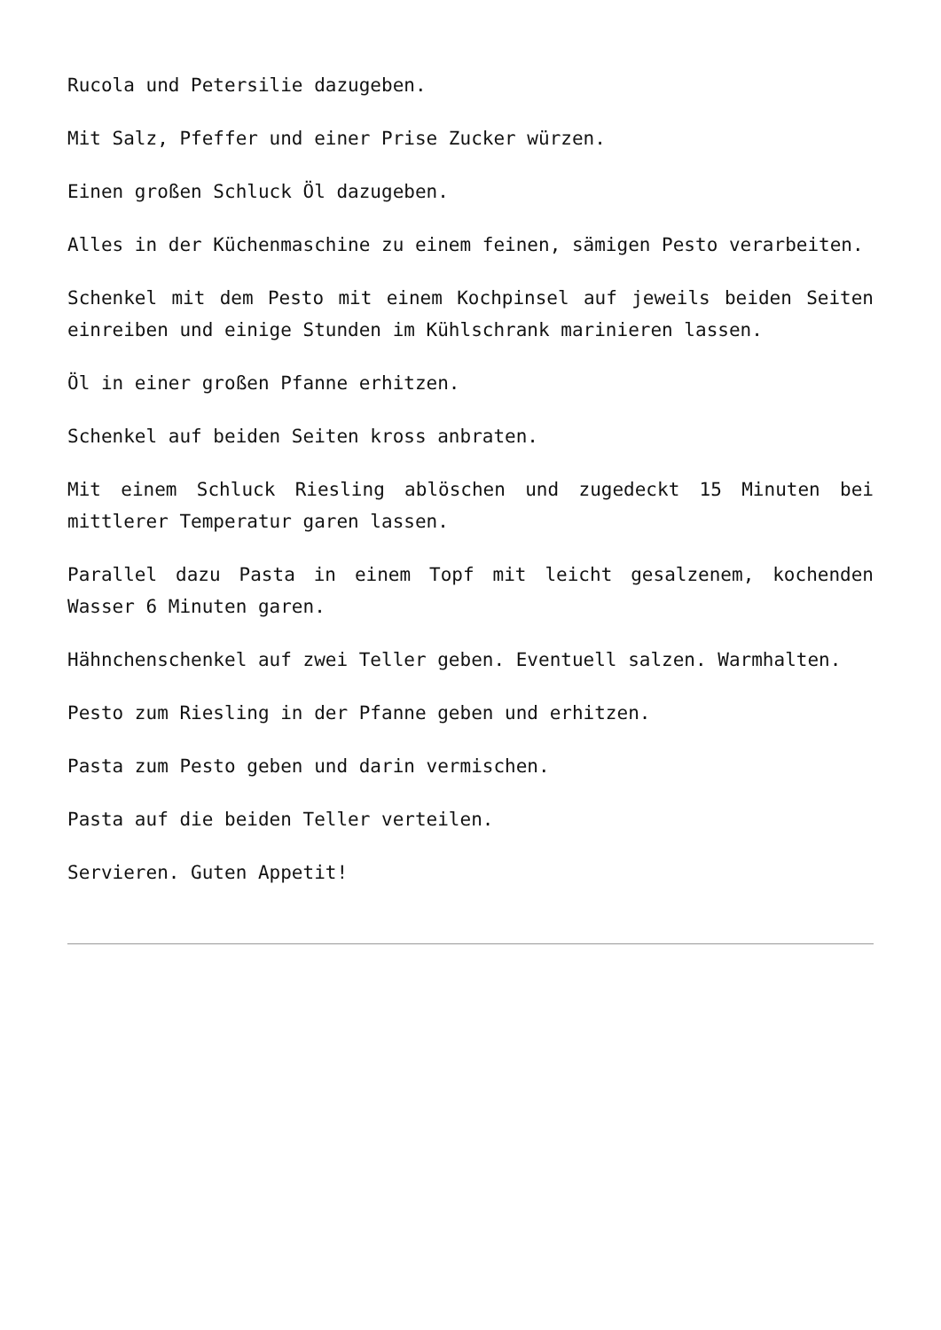Rucola und Petersilie dazugeben.
Mit Salz, Pfeffer und einer Prise Zucker würzen.
Einen großen Schluck Öl dazugeben.
Alles in der Küchenmaschine zu einem feinen, sämigen Pesto verarbeiten.
Schenkel mit dem Pesto mit einem Kochpinsel auf jeweils beiden Seiten einreiben und einige Stunden im Kühlschrank marinieren lassen.
Öl in einer großen Pfanne erhitzen.
Schenkel auf beiden Seiten kross anbraten.
Mit einem Schluck Riesling ablöschen und zugedeckt 15 Minuten bei mittlerer Temperatur garen lassen.
Parallel dazu Pasta in einem Topf mit leicht gesalzenem, kochenden Wasser 6 Minuten garen.
Hähnchenschenkel auf zwei Teller geben. Eventuell salzen. Warmhalten.
Pesto zum Riesling in der Pfanne geben und erhitzen.
Pasta zum Pesto geben und darin vermischen.
Pasta auf die beiden Teller verteilen.
Servieren. Guten Appetit!